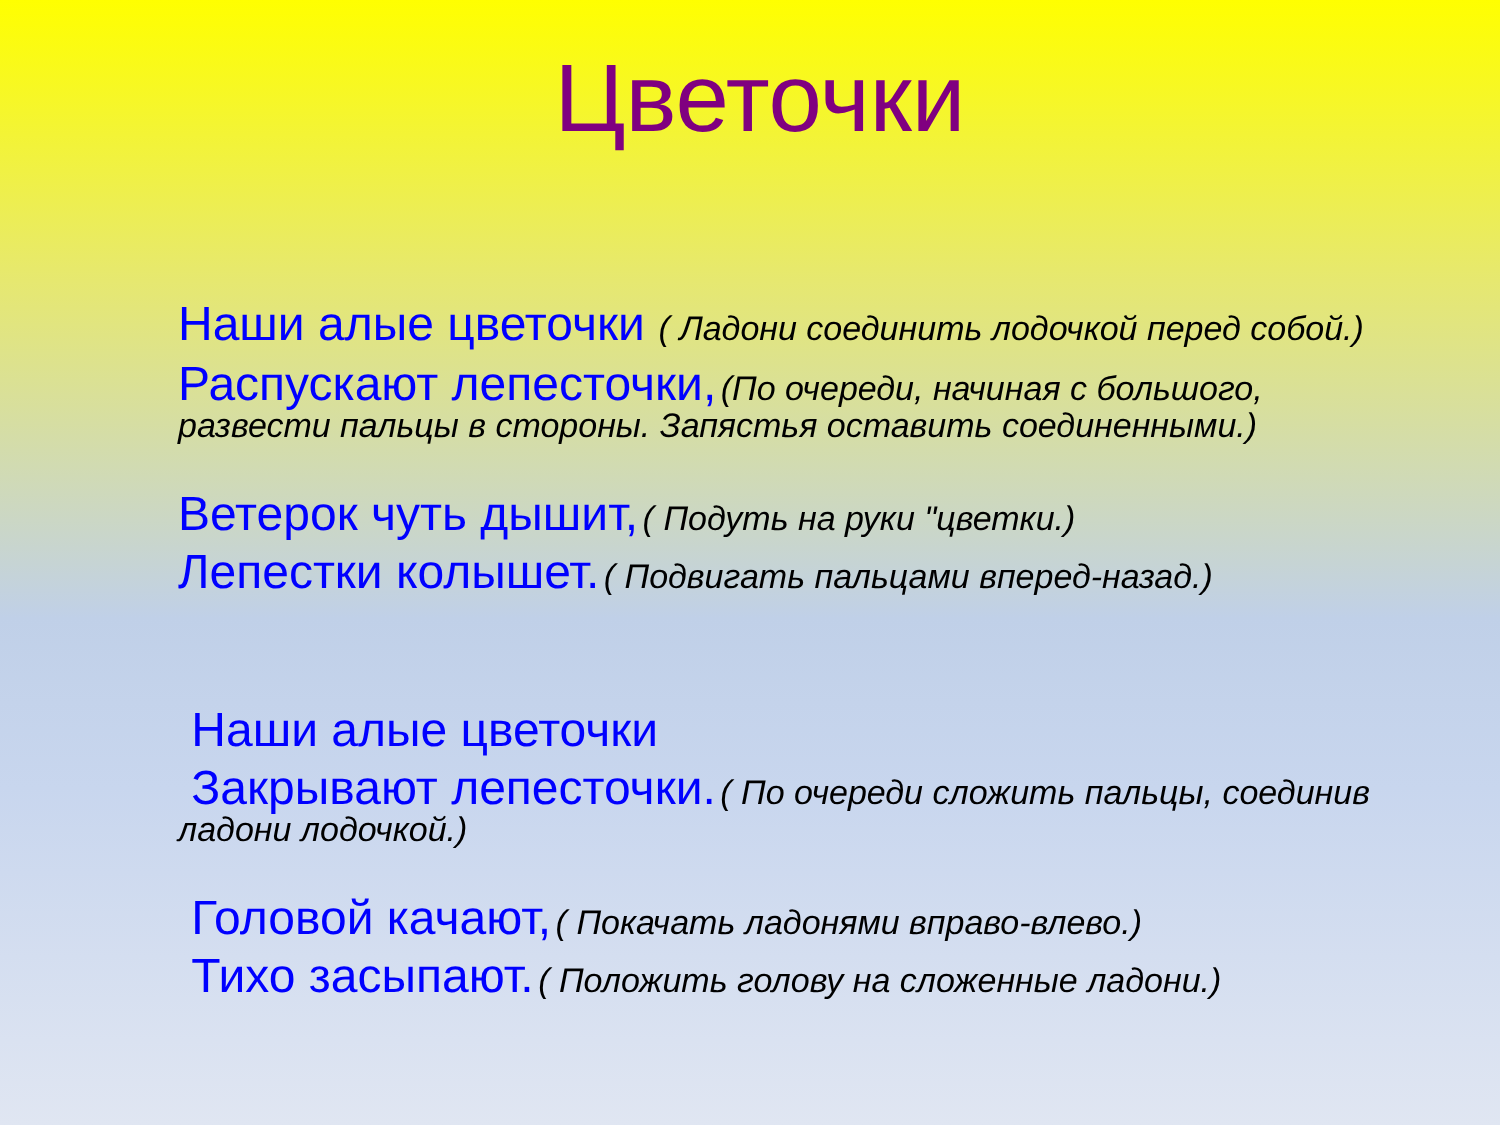Цветочки
Наши алые цветочки ( Ладони соединить лодочкой перед собой.)
Распускают лепесточки, (По очереди, начиная с большого, развести пальцы в стороны. Запястья оставить соединенными.)
Ветерок чуть дышит, ( Подуть на руки "цветки.)
Лепестки колышет. ( Подвигать пальцами вперед-назад.)
Наши алые цветочки
Закрывают лепесточки. ( По очереди сложить пальцы, соединив ладони лодочкой.)
Головой качают, ( Покачать ладонями вправо-влево.)
Тихо засыпают. ( Положить голову на сложенные ладони.)